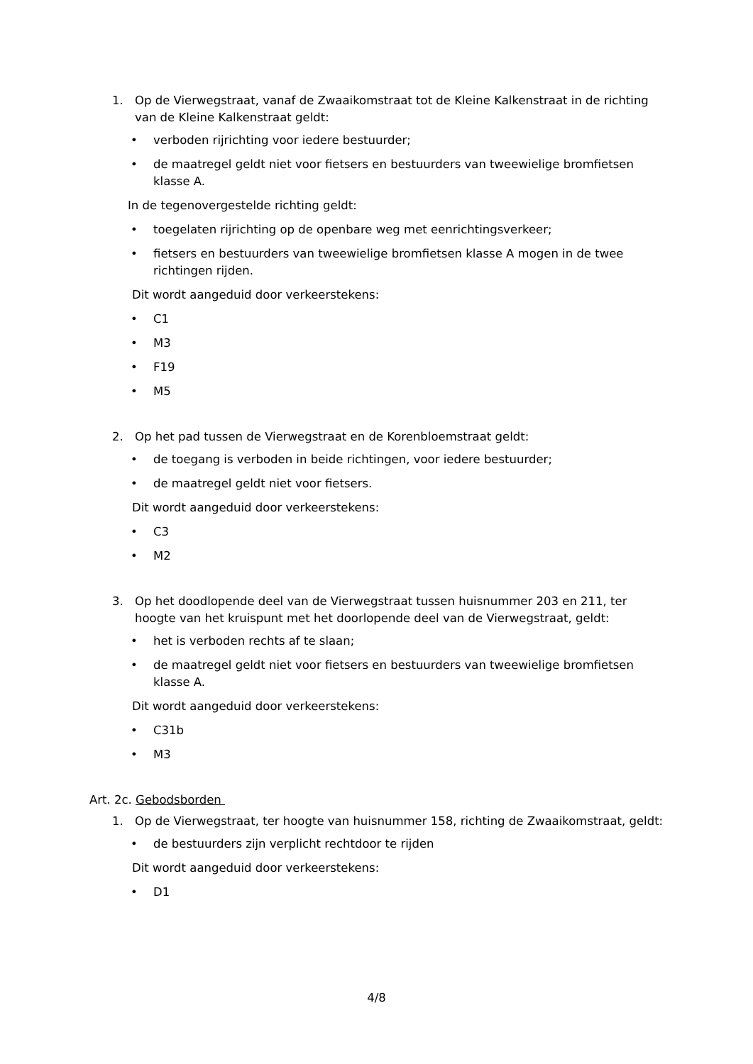1. Op de Vierwegstraat, vanaf de Zwaaikomstraat tot de Kleine Kalkenstraat in de richting van de Kleine Kalkenstraat geldt:
• verboden rijrichting voor iedere bestuurder;
• de maatregel geldt niet voor fietsers en bestuurders van tweewielige bromfietsen klasse A.
In de tegenovergestelde richting geldt:
• toegelaten rijrichting op de openbare weg met eenrichtingsverkeer;
• fietsers en bestuurders van tweewielige bromfietsen klasse A mogen in de twee richtingen rijden.
Dit wordt aangeduid door verkeerstekens:
• C1
• M3
• F19
• M5
2. Op het pad tussen de Vierwegstraat en de Korenbloemstraat geldt:
• de toegang is verboden in beide richtingen, voor iedere bestuurder;
• de maatregel geldt niet voor fietsers.
Dit wordt aangeduid door verkeerstekens:
• C3
• M2
3. Op het doodlopende deel van de Vierwegstraat tussen huisnummer 203 en 211, ter hoogte van het kruispunt met het doorlopende deel van de Vierwegstraat, geldt:
• het is verboden rechts af te slaan;
• de maatregel geldt niet voor fietsers en bestuurders van tweewielige bromfietsen klasse A.
Dit wordt aangeduid door verkeerstekens:
• C31b
• M3
Art. 2c. Gebodsborden
1. Op de Vierwegstraat, ter hoogte van huisnummer 158, richting de Zwaaikomstraat, geldt:
• de bestuurders zijn verplicht rechtdoor te rijden
Dit wordt aangeduid door verkeerstekens:
• D1
4/8